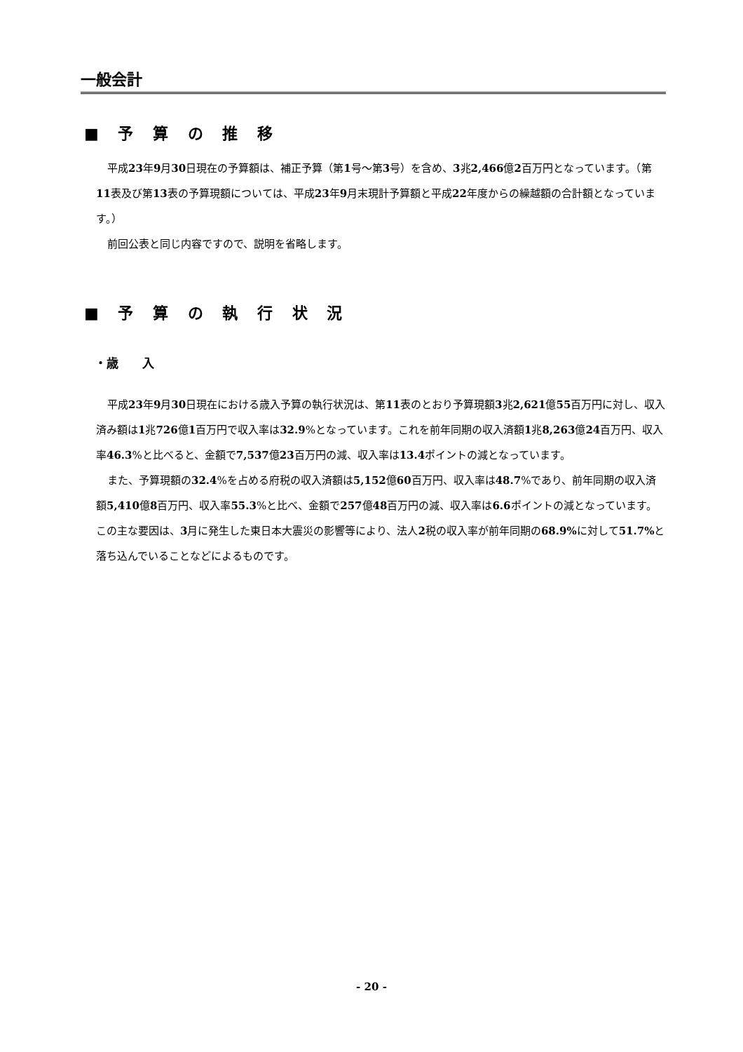一般会計
■ 予 算 の 推 移
平成23年9月30日現在の予算額は、補正予算（第1号～第3号）を含め、3兆2,466億2百万円となっています。（第11表及び第13表の予算現額については、平成23年9月末現計予算額と平成22年度からの繰越額の合計額となっています。）
前回公表と同じ内容ですので、説明を省略します。
■ 予 算 の 執 行 状 況
・歳　　入
平成23年9月30日現在における歳入予算の執行状況は、第11表のとおり予算現額3兆2,621億55百万円に対し、収入済み額は1兆726億1百万円で収入率は32.9%となっています。これを前年同期の収入済額1兆8,263億24百万円、収入率46.3%と比べると、金額で7,537億23百万円の減、収入率は13.4ポイントの減となっています。
また、予算現額の32.4%を占める府税の収入済額は5,152億60百万円、収入率は48.7%であり、前年同期の収入済額5,410億8百万円、収入率55.3%と比べ、金額で257億48百万円の減、収入率は6.6ポイントの減となっています。この主な要因は、3月に発生した東日本大震災の影響等により、法人2税の収入率が前年同期の68.9% に対して51.7% と落ち込んでいることなどによるものです。
- 20 -